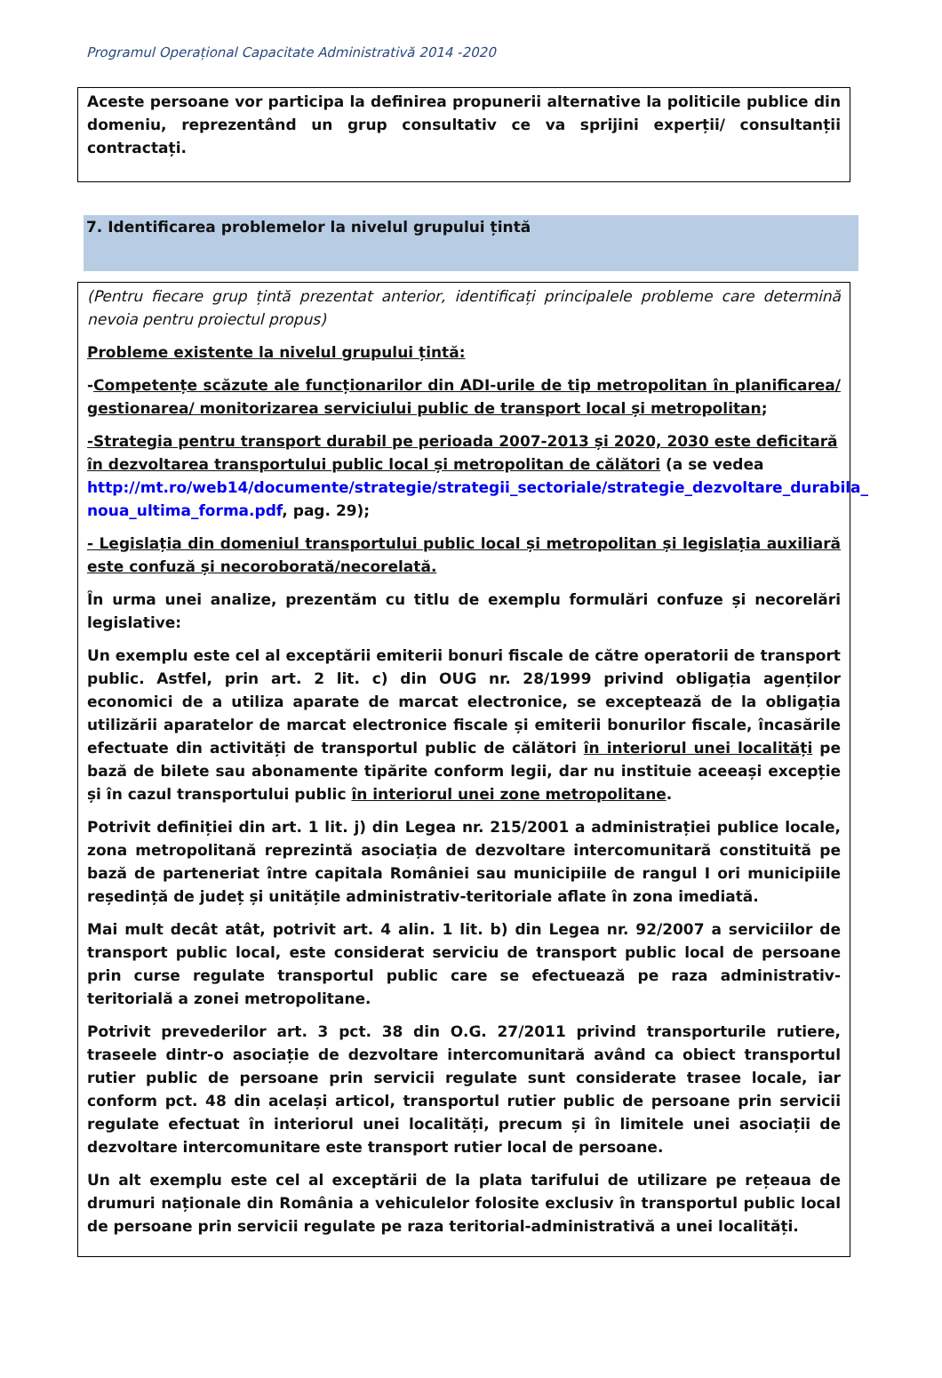Programul Operațional Capacitate Administrativă 2014 -2020
Aceste persoane vor participa la definirea propunerii alternative la politicile publice din domeniu, reprezentând un grup consultativ ce va sprijini experții/ consultanții contractați.
7. Identificarea problemelor la nivelul grupului țintă
(Pentru fiecare grup țintă prezentat anterior, identificați principalele probleme care determină nevoia pentru proiectul propus)
Probleme existente la nivelul grupului țintă:
-Competențe scăzute ale funcționarilor din ADI-urile de tip metropolitan în planificarea/ gestionarea/ monitorizarea serviciului public de transport local și metropolitan;
-Strategia pentru transport durabil pe perioada 2007-2013 și 2020, 2030 este deficitară în dezvoltarea transportului public local și metropolitan de călători (a se vedea http://mt.ro/web14/documente/strategie/strategii_sectoriale/strategie_dezvoltare_durabila_ noua_ultima_forma.pdf, pag. 29);
- Legislația din domeniul transportului public local și metropolitan și legislația auxiliară este confuză și necoroborată/necorelată.
În urma unei analize, prezentăm cu titlu de exemplu formulări confuze și necorelări legislative:
Un exemplu este cel al exceptării emiterii bonuri fiscale de către operatorii de transport public. Astfel, prin art. 2 lit. c) din OUG nr. 28/1999 privind obligația agenților economici de a utiliza aparate de marcat electronice, se exceptează de la obligația utilizării aparatelor de marcat electronice fiscale și emiterii bonurilor fiscale, încasările efectuate din activități de transportul public de călători în interiorul unei localități pe bază de bilete sau abonamente tipărite conform legii, dar nu instituie aceeași excepție și în cazul transportului public în interiorul unei zone metropolitane.
Potrivit definiției din art. 1 lit. j) din Legea nr. 215/2001 a administrației publice locale, zona metropolitană reprezintă asociația de dezvoltare intercomunitară constituită pe bază de parteneriat între capitala României sau municipiile de rangul I ori municipiile reședință de județ și unitățile administrativ-teritoriale aflate în zona imediată.
Mai mult decât atât, potrivit art. 4 alin. 1 lit. b) din Legea nr. 92/2007 a serviciilor de transport public local, este considerat serviciu de transport public local de persoane prin curse regulate transportul public care se efectuează pe raza administrativ-teritorială a zonei metropolitane.
Potrivit prevederilor art. 3 pct. 38 din O.G. 27/2011 privind transporturile rutiere, traseele dintr-o asociație de dezvoltare intercomunitară având ca obiect transportul rutier public de persoane prin servicii regulate sunt considerate trasee locale, iar conform pct. 48 din același articol, transportul rutier public de persoane prin servicii regulate efectuat în interiorul unei localități, precum și în limitele unei asociații de dezvoltare intercomunitare este transport rutier local de persoane.
Un alt exemplu este cel al exceptării de la plata tarifului de utilizare pe rețeaua de drumuri naționale din România a vehiculelor folosite exclusiv în transportul public local de persoane prin servicii regulate pe raza teritorial-administrativă a unei localități.